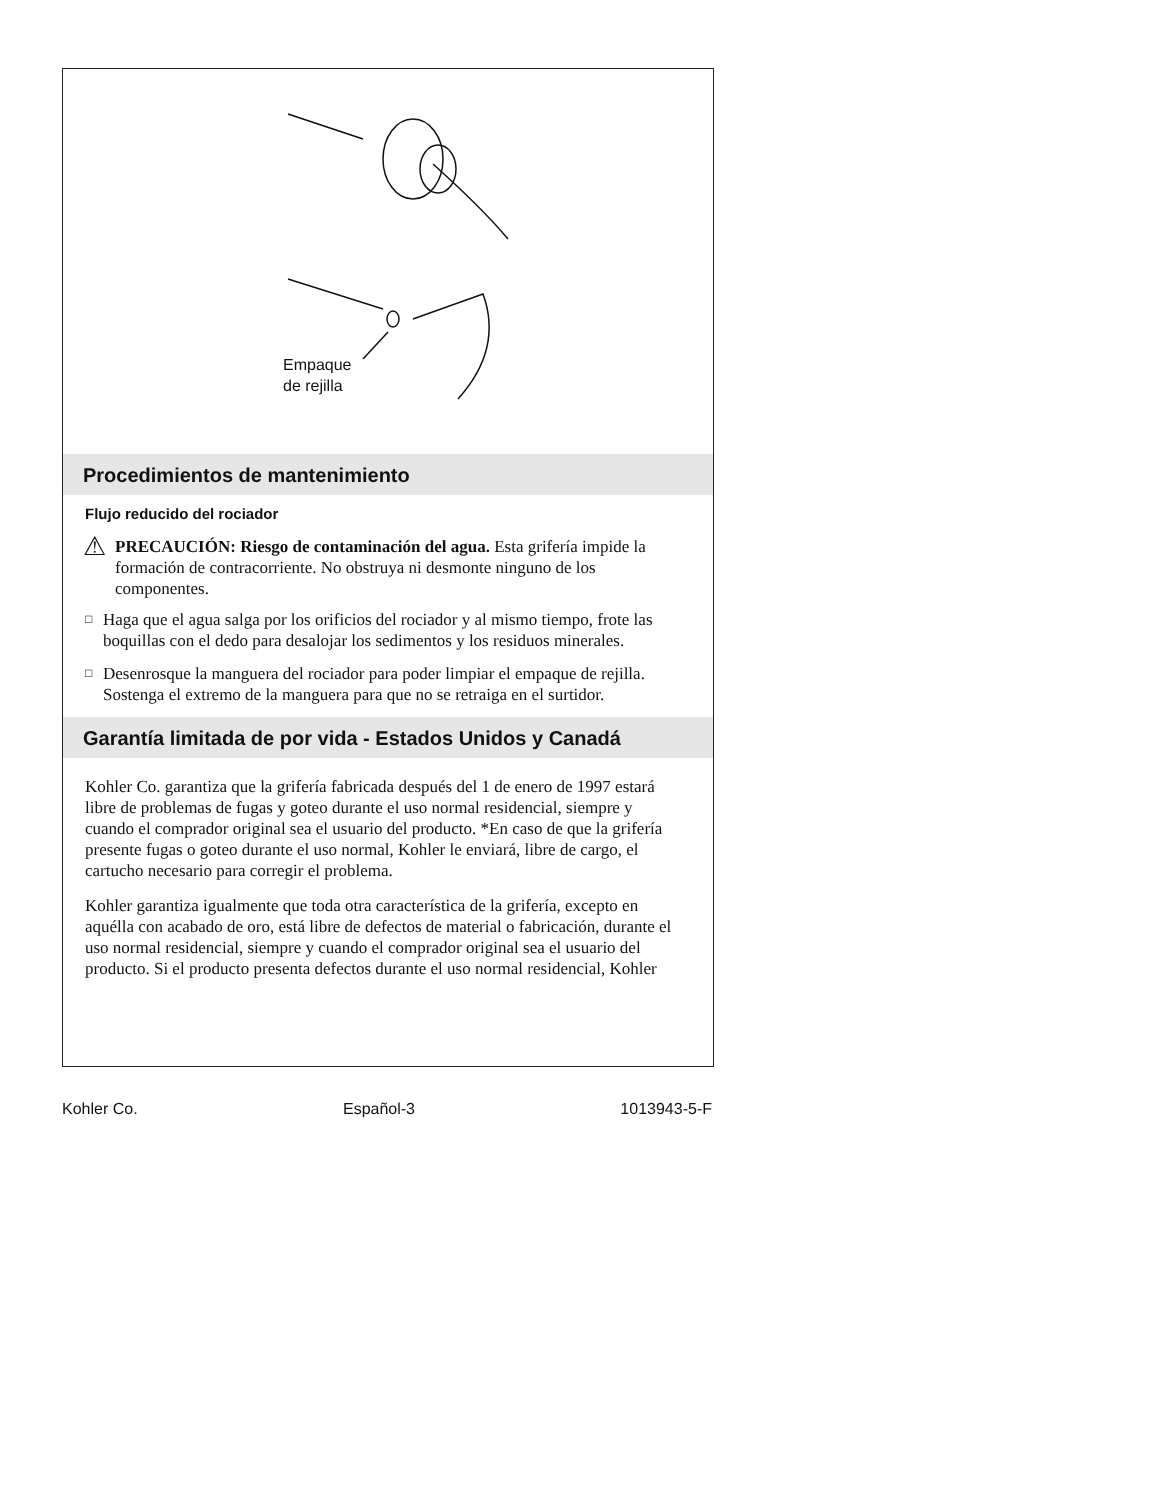Empaque
de rejilla
Procedimientos de mantenimiento
Flujo reducido del rociador
⚠
PRECAUCIÓN: Riesgo de contaminación del agua. Esta grifería impide la formación de contracorriente. No obstruya ni desmonte ninguno de los componentes.
□
Haga que el agua salga por los orificios del rociador y al mismo tiempo, frote las boquillas con el dedo para desalojar los sedimentos y los residuos minerales.
□
Desenrosque la manguera del rociador para poder limpiar el empaque de rejilla. Sostenga el extremo de la manguera para que no se retraiga en el surtidor.
Garantía limitada de por vida - Estados Unidos y Canadá
Kohler Co. garantiza que la grifería fabricada después del 1 de enero de 1997 estará libre de problemas de fugas y goteo durante el uso normal residencial, siempre y cuando el comprador original sea el usuario del producto. *En caso de que la grifería presente fugas o goteo durante el uso normal, Kohler le enviará, libre de cargo, el cartucho necesario para corregir el problema.
Kohler garantiza igualmente que toda otra característica de la grifería, excepto en aquélla con acabado de oro, está libre de defectos de material o fabricación, durante el uso normal residencial, siempre y cuando el comprador original sea el usuario del producto. Si el producto presenta defectos durante el uso normal residencial, Kohler
Kohler Co. Español-3 1013943-5-F